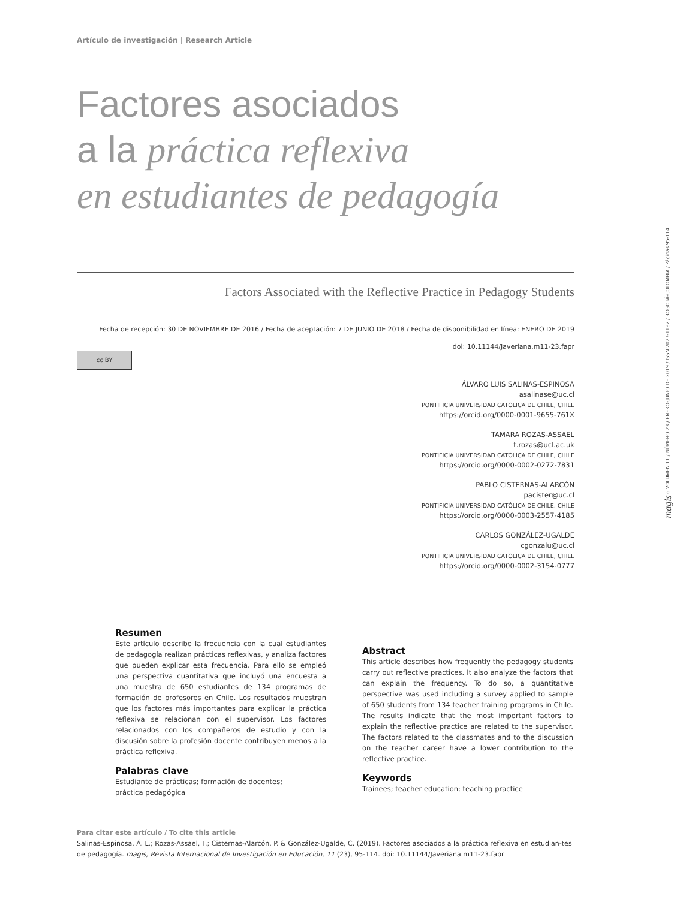magis 6 VOLUMEN 11 / NÚMERO 23 / ENERO-JUNIO DE 2019 / ISSN 2027-1182 / BOGOTÁ-COLOMBIA / Páginas 95-114
Artículo de investigación | Research Article
Factores asociados
a la práctica reflexiva
en estudiantes de pedagogía
Factors Associated with the Reflective Practice in Pedagogy Students
Fecha de recepción: 30 DE NOVIEMBRE DE 2016 / Fecha de aceptación: 7 DE JUNIO DE 2018 / Fecha de disponibilidad en línea: ENERO DE 2019
doi: 10.11144/Javeriana.m11-23.fapr
cc BY
ÁLVARO LUIS SALINAS-ESPINOSA
asalinase@uc.cl
PONTIFICIA UNIVERSIDAD CATÓLICA DE CHILE, CHILE
https://orcid.org/0000-0001-9655-761X
TAMARA ROZAS-ASSAEL
t.rozas@ucl.ac.uk
PONTIFICIA UNIVERSIDAD CATÓLICA DE CHILE, CHILE
https://orcid.org/0000-0002-0272-7831
PABLO CISTERNAS-ALARCÓN
pacister@uc.cl
PONTIFICIA UNIVERSIDAD CATÓLICA DE CHILE, CHILE
https://orcid.org/0000-0003-2557-4185
CARLOS GONZÁLEZ-UGALDE
cgonzalu@uc.cl
PONTIFICIA UNIVERSIDAD CATÓLICA DE CHILE, CHILE
https://orcid.org/0000-0002-3154-0777
Resumen
Este artículo describe la frecuencia con la cual estudiantes de pedagogía realizan prácticas reflexivas, y analiza factores que pueden explicar esta frecuencia. Para ello se empleó una perspectiva cuantitativa que incluyó una encuesta a una muestra de 650 estudiantes de 134 programas de formación de profesores en Chile. Los resultados muestran que los factores más importantes para explicar la práctica reflexiva se relacionan con el supervisor. Los factores relacionados con los compañeros de estudio y con la discusión sobre la profesión docente contribuyen menos a la práctica reflexiva.
Palabras clave
Estudiante de prácticas; formación de docentes;
práctica pedagógica
Abstract
This article describes how frequently the pedagogy students carry out reflective practices. It also analyze the factors that can explain the frequency. To do so, a quantitative perspective was used including a survey applied to sample of 650 students from 134 teacher training programs in Chile. The results indicate that the most important factors to explain the reflective practice are related to the supervisor. The factors related to the classmates and to the discussion on the teacher career have a lower contribution to the reflective practice.
Keywords
Trainees; teacher education; teaching practice
Para citar este artículo / To cite this article
Salinas-Espinosa, Á. L.; Rozas-Assael, T.; Cisternas-Alarcón, P. & González-Ugalde, C. (2019). Factores asociados a la práctica reflexiva en estudian-tes de pedagogía. magis, Revista Internacional de Investigación en Educación, 11 (23), 95-114. doi: 10.11144/Javeriana.m11-23.fapr